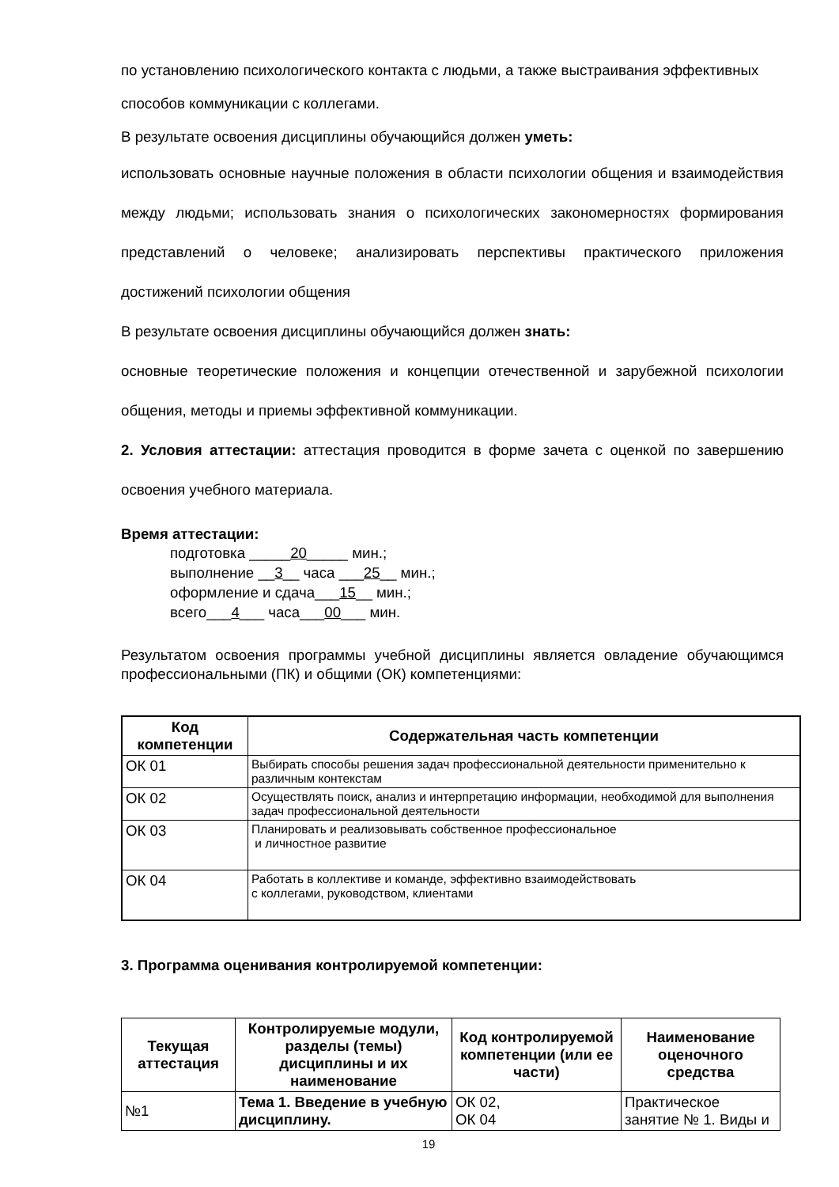по установлению психологического контакта с людьми, а также выстраивания эффективных способов коммуникации с коллегами.
В результате освоения дисциплины обучающийся должен уметь:
использовать основные научные положения в области психологии общения и взаимодействия между людьми; использовать знания о психологических закономерностях формирования представлений о человеке; анализировать перспективы практического приложения достижений психологии общения
В результате освоения дисциплины обучающийся должен знать:
основные теоретические положения и концепции отечественной и зарубежной психологии общения, методы и приемы эффективной коммуникации.
2. Условия аттестации: аттестация проводится в форме зачета с оценкой по завершению освоения учебного материала.
Время аттестации:
подготовка _____20_____ мин.;
выполнение __3__ часа ___25__ мин.;
оформление и сдача___15__ мин.;
всего___4___ часа___00___ мин.
Результатом освоения программы учебной дисциплины является овладение обучающимся профессиональными (ПК) и общими (ОК) компетенциями:
| Код компетенции | Содержательная часть компетенции |
| --- | --- |
| ОК 01 | Выбирать способы решения задач профессиональной деятельности применительно к различным контекстам |
| ОК 02 | Осуществлять поиск, анализ и интерпретацию информации, необходимой для выполнения задач профессиональной деятельности |
| ОК 03 | Планировать и реализовывать собственное профессиональное и личностное развитие |
| ОК 04 | Работать в коллективе и команде, эффективно взаимодействовать с коллегами, руководством, клиентами |
3. Программа оценивания контролируемой компетенции:
| Текущая аттестация | Контролируемые модули, разделы (темы) дисциплины и их наименование | Код контролируемой компетенции (или ее части) | Наименование оценочного средства |
| --- | --- | --- | --- |
| №1 | Тема 1. Введение в учебную дисциплину. | ОК 02, ОК 04 | Практическое занятие № 1. Виды и |
19